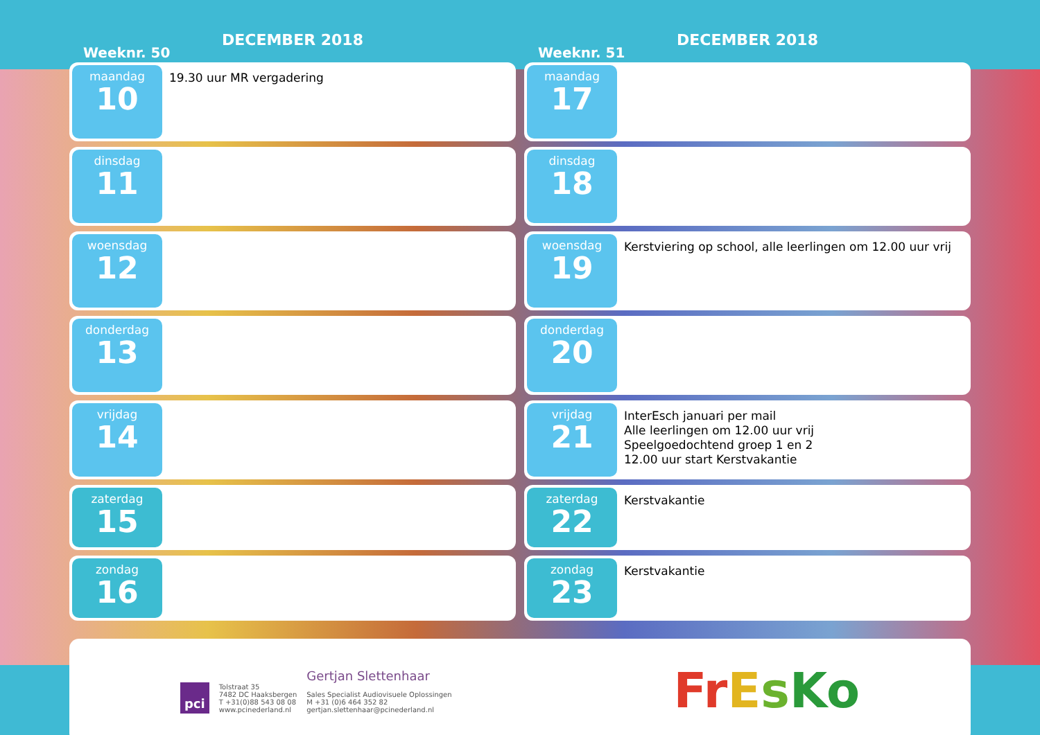Weeknr. 50
DECEMBER 2018
maandag
10
19.30 uur MR vergadering
dinsdag
11
woensdag
12
donderdag
13
vrijdag
14
zaterdag
15
zondag
16
Weeknr. 51
DECEMBER 2018
maandag
17
dinsdag
18
woensdag
19
Kerstviering op school, alle leerlingen om 12.00 uur vrij
donderdag
20
vrijdag
21
InterEsch januari per mail
Alle leerlingen om 12.00 uur vrij
Speelgoedochtend groep 1 en 2
12.00 uur start Kerstvakantie
zaterdag
22
Kerstvakantie
zondag
23
Kerstvakantie
pci
Tolstraat 35
7482 DC Haaksbergen
T +31(0)88 543 08 08
www.pcinederland.nl
Gertjan Slettenhaar
Sales Specialist Audiovisuele Oplossingen
M +31 (0)6 464 352 82
gertjan.slettenhaar@pcinederland.nl
FrEsKo